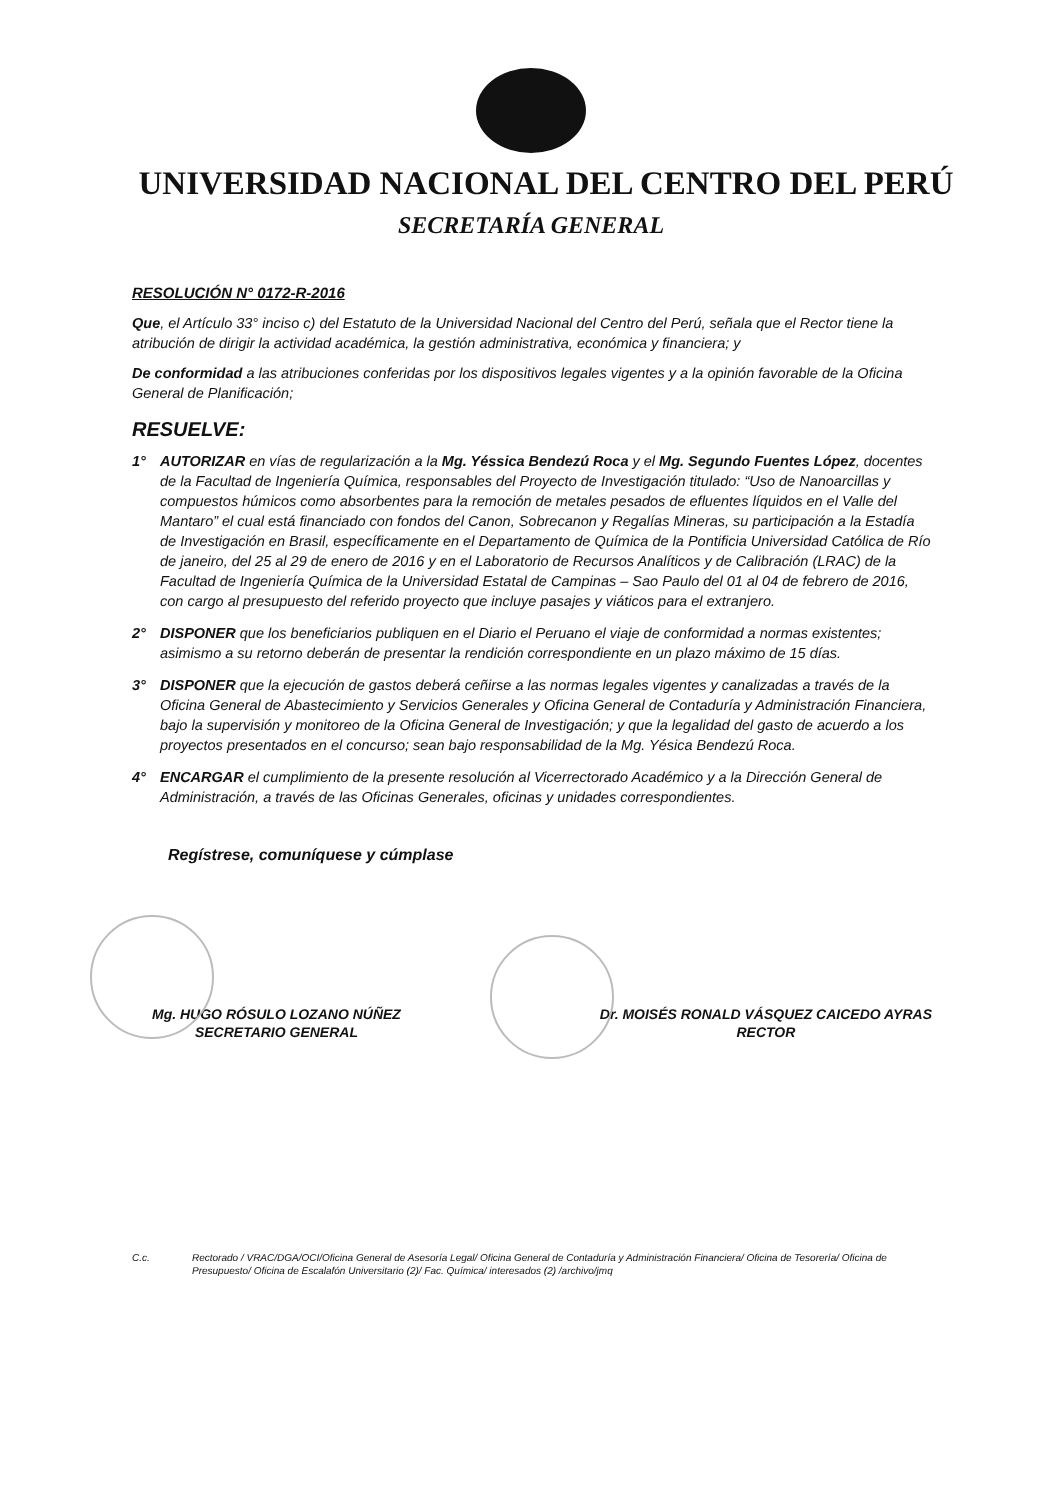UNIVERSIDAD NACIONAL DEL CENTRO DEL PERÚ
SECRETARÍA GENERAL
RESOLUCIÓN N° 0172-R-2016
Que, el Artículo 33° inciso c) del Estatuto de la Universidad Nacional del Centro del Perú, señala que el Rector tiene la atribución de dirigir la actividad académica, la gestión administrativa, económica y financiera; y
De conformidad a las atribuciones conferidas por los dispositivos legales vigentes y a la opinión favorable de la Oficina General de Planificación;
RESUELVE:
1° AUTORIZAR en vías de regularización a la Mg. Yéssica Bendezú Roca y el Mg. Segundo Fuentes López, docentes de la Facultad de Ingeniería Química, responsables del Proyecto de Investigación titulado: “Uso de Nanoarcillas y compuestos húmicos como absorbentes para la remoción de metales pesados de efluentes líquidos en el Valle del Mantaro” el cual está financiado con fondos del Canon, Sobrecanon y Regalías Mineras, su participación a la Estadía de Investigación en Brasil, específicamente en el Departamento de Química de la Pontificia Universidad Católica de Río de janeiro, del 25 al 29 de enero de 2016 y en el Laboratorio de Recursos Analíticos y de Calibración (LRAC) de la Facultad de Ingeniería Química de la Universidad Estatal de Campinas – Sao Paulo del 01 al 04 de febrero de 2016, con cargo al presupuesto del referido proyecto que incluye pasajes y viáticos para el extranjero.
2° DISPONER que los beneficiarios publiquen en el Diario el Peruano el viaje de conformidad a normas existentes; asimismo a su retorno deberán de presentar la rendición correspondiente en un plazo máximo de 15 días.
3° DISPONER que la ejecución de gastos deberá ceñirse a las normas legales vigentes y canalizadas a través de la Oficina General de Abastecimiento y Servicios Generales y Oficina General de Contaduría y Administración Financiera, bajo la supervisión y monitoreo de la Oficina General de Investigación; y que la legalidad del gasto de acuerdo a los proyectos presentados en el concurso; sean bajo responsabilidad de la Mg. Yésica Bendezú Roca.
4° ENCARGAR el cumplimiento de la presente resolución al Vicerrectorado Académico y a la Dirección General de Administración, a través de las Oficinas Generales, oficinas y unidades correspondientes.
Regístrese, comuníquese y cúmplase
Mg. HUGO RÓSULO LOZANO NÚÑEZ
SECRETARIO GENERAL
Dr. MOISÉS RONALD VÁSQUEZ CAICEDO AYRAS
RECTOR
C.c. Rectorado / VRAC/DGA/OCI/Oficina General de Asesoría Legal/ Oficina General de Contaduría y Administración Financiera/ Oficina de Tesorería/ Oficina de Presupuesto/ Oficina de Escalafón Universitario (2)/ Fac. Química/ interesados (2) /archivo/jmq